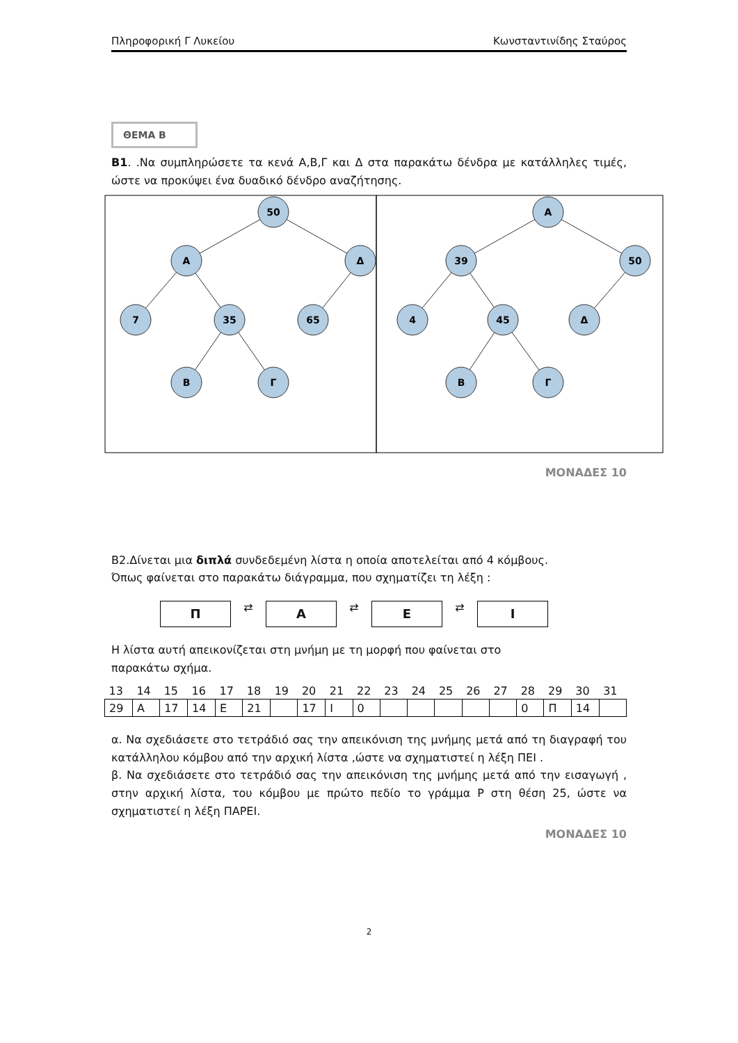Πληροφορική Γ Λυκείου Κωνσταντινίδης Σταύρος
ΘΕΜΑ Β
Β1. .Να συμπληρώσετε τα κενά Α,Β,Γ και Δ στα παρακάτω δένδρα με κατάλληλες τιμές, ώστε να προκύψει ένα δυαδικό δένδρο αναζήτησης.
50
Α
Δ
7
35
65
Β
Γ
Α
39
50
4
45
Δ
Β
Γ
ΜΟΝΑΔΕΣ 10
Β2.Δίνεται μια διπλά συνδεδεμένη λίστα η οποία αποτελείται από 4 κόμβους.
Όπως φαίνεται στο παρακάτω διάγραμμα, που σχηματίζει τη λέξη :
Π
⇄
Α
⇄
Ε
⇄
Ι
Η λίστα αυτή απεικονίζεται στη μνήμη με τη μορφή που φαίνεται στο
παρακάτω σχήμα.
| 13 | 14 | 15 | 16 | 17 | 18 | 19 | 20 | 21 | 22 | 23 | 24 | 25 | 26 | 27 | 28 | 29 | 30 | 31 |
| 29 | Α | 17 | 14 | Ε | 21 | | 17 | Ι | 0 | | | | | | 0 | Π | 14 | |
α. Να σχεδιάσετε στο τετράδιό σας την απεικόνιση της μνήμης μετά από τη διαγραφή του κατάλληλου κόμβου από την αρχική λίστα ,ώστε να σχηματιστεί η λέξη ΠΕΙ .
β. Να σχεδιάσετε στο τετράδιό σας την απεικόνιση της μνήμης μετά από την εισαγωγή , στην αρχική λίστα, του κόμβου με πρώτο πεδίο το γράμμα Ρ στη θέση 25, ώστε να σχηματιστεί η λέξη ΠΑΡΕΙ.
ΜΟΝΑΔΕΣ 10
2